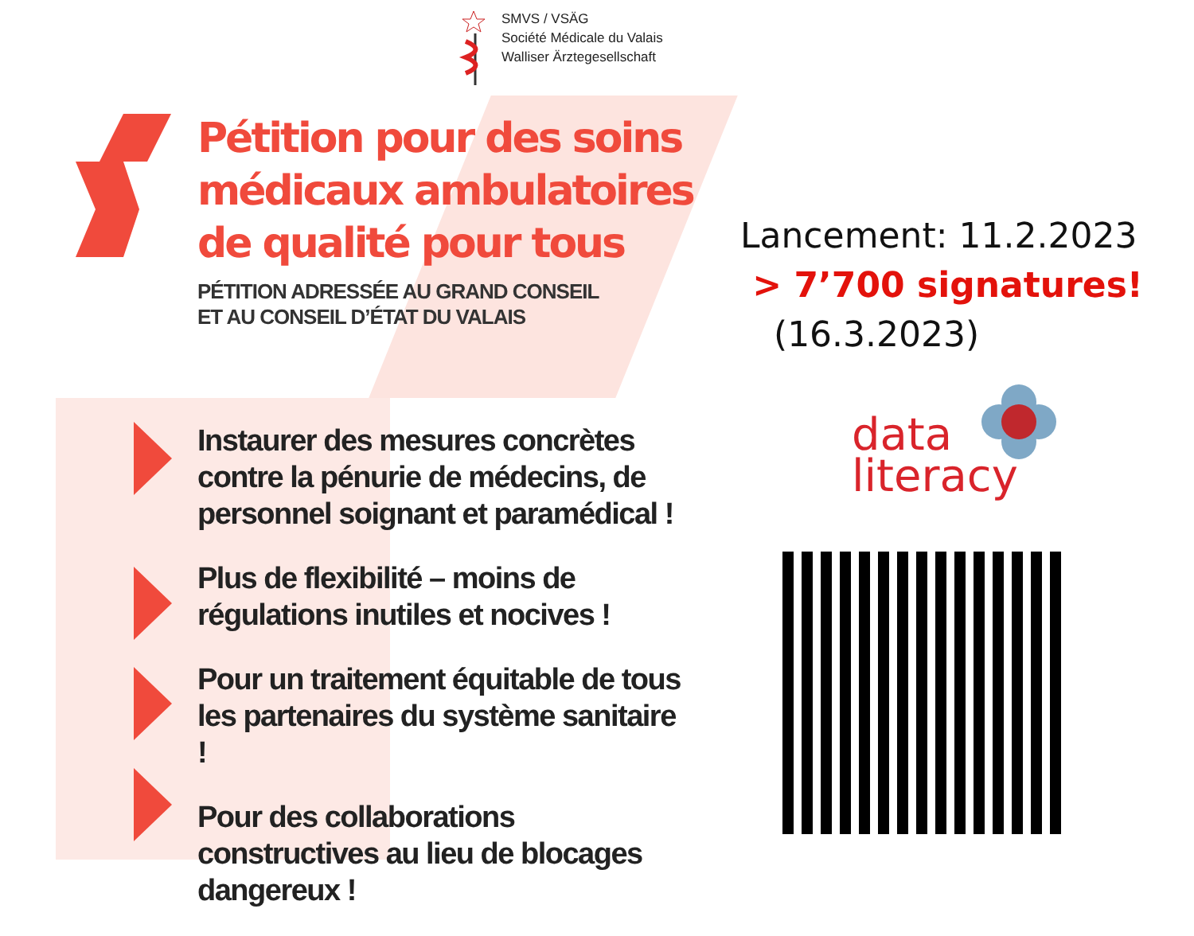SMVS / VSÄG
Société Médicale du Valais
Walliser Ärztegesellschaft
Pétition pour des soins
médicaux ambulatoires
de qualité pour tous
PÉTITION ADRESSÉE AU GRAND CONSEIL
ET AU CONSEIL D’ÉTAT DU VALAIS
Instaurer des mesures concrètes contre la pénurie de médecins, de personnel soignant et paramédical !
Plus de flexibilité – moins de régulations inutiles et nocives !
Pour un traitement équitable de tous les partenaires du système sanitaire !
Pour des collaborations constructives au lieu de blocages dangereux !
Lancement: 11.2.2023
> 7’700 signatures!
(16.3.2023)
data
literacy